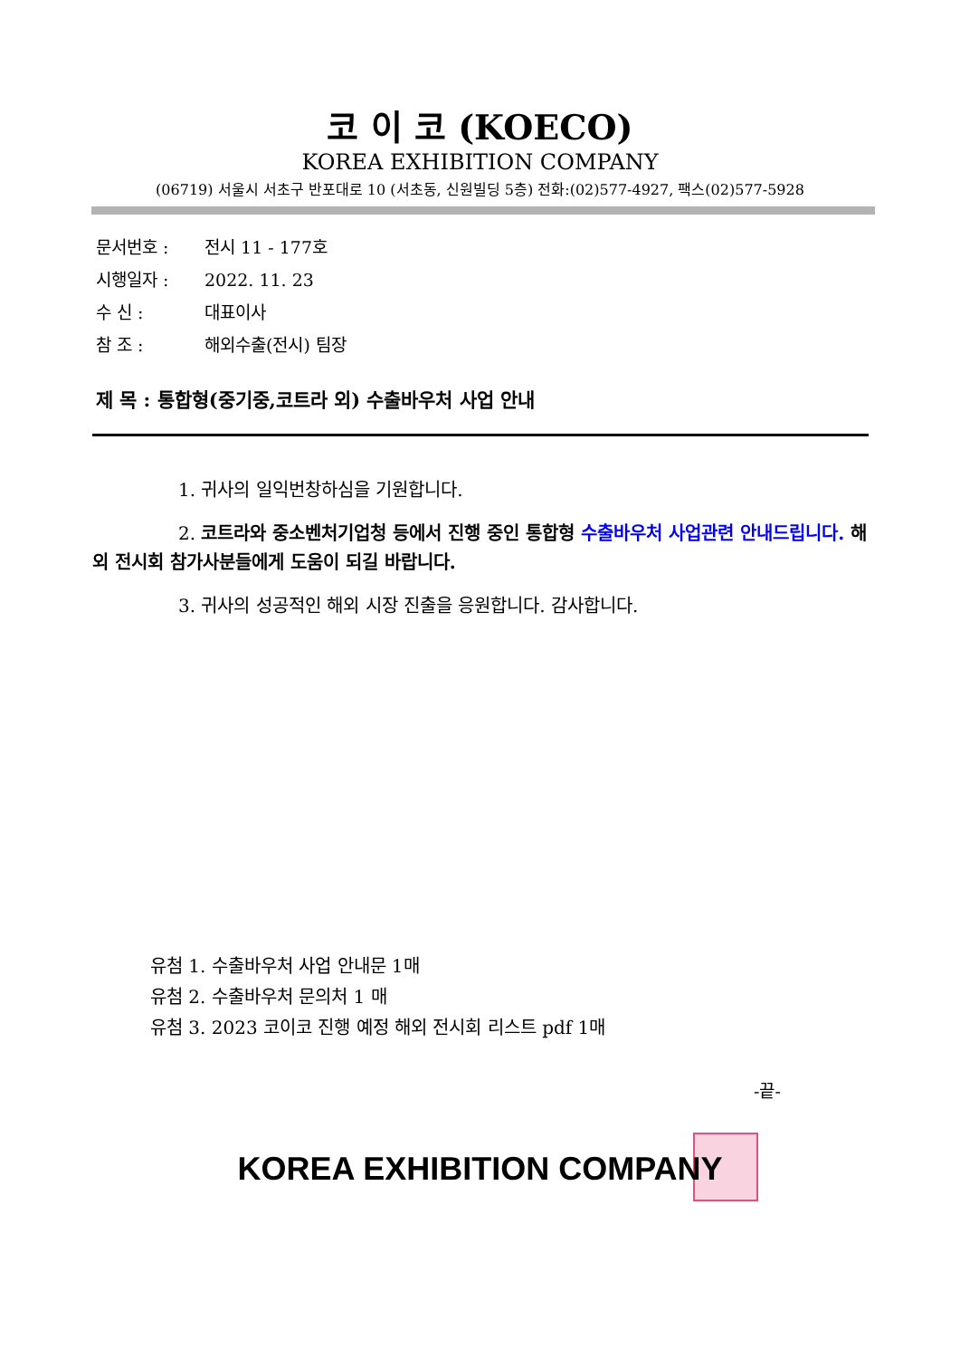코 이 코 (KOECO)
KOREA EXHIBITION COMPANY
(06719) 서울시 서초구 반포대로 10 (서초동, 신원빌딩 5층) 전화:(02)577-4927, 팩스(02)577-5928
문서번호 : 전시 11 - 177호
시행일자 : 2022. 11. 23
수 신 : 대표이사
참 조 : 해외수출(전시) 팀장
제 목 : 통합형(중기중,코트라 외) 수출바우처 사업 안내
1. 귀사의 일익번창하심을 기원합니다.
2. 코트라와 중소벤처기업청 등에서 진행 중인 통합형 수출바우처 사업관련 안내드립니다. 해외 전시회 참가사분들에게 도움이 되길 바랍니다.
3. 귀사의 성공적인 해외 시장 진출을 응원합니다. 감사합니다.
유첨 1. 수출바우처 사업 안내문 1매
유첨 2. 수출바우처 문의처 1 매
유첨 3. 2023 코이코 진행 예정 해외 전시회 리스트 pdf 1매
-끝-
KOREA EXHIBITION COMPANY